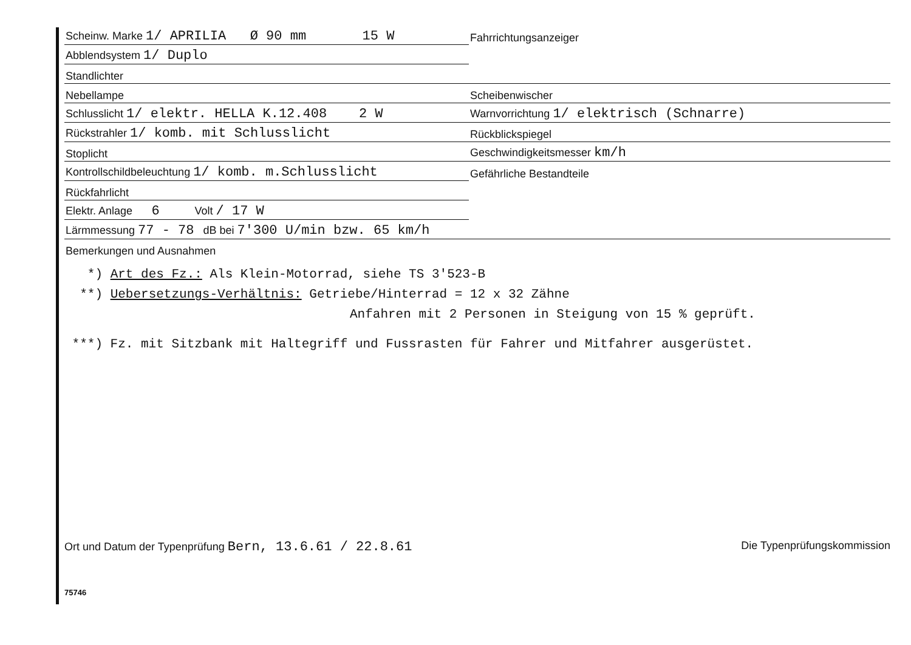| Scheinw. Marke 1/ APRILIA Ø 90 mm 15 W | Fahrrichtungsanzeiger |
| Abblendsystem 1/ Duplo | |
| Standlichter | |
| Nebellampe | Scheibenwischer |
| Schlusslicht 1/ elektr. HELLA K.12.408 2 W | Warnvorrichtung 1/ elektrisch (Schnarre) |
| Rückstrahler 1/ komb. mit Schlusslicht | Rückblickspiegel |
| Stoplicht | Geschwindigkeitsmesser km/h |
| Kontrollschildbeleuchtung 1/ komb. m.Schlusslicht | Gefährliche Bestandteile |
| Rückfahrlicht | |
| Elektr. Anlage 6 Volt / 17 W | |
| Lärmmessung 77 - 78 dB bei 7'300 U/min bzw. 65 km/h | |
| Bemerkungen und Ausnahmen | |
*) Art des Fz.: Als Klein-Motorrad, siehe TS 3'523-B
**) Uebersetzungs-Verhältnis: Getriebe/Hinterrad = 12 x 32 Zähne
Anfahren mit 2 Personen in Steigung von 15 % geprüft.
***) Fz. mit Sitzbank mit Haltegriff und Fussrasten für Fahrer und Mitfahrer ausgerüstet.
Ort und Datum der Typenprüfung Bern, 13.6.61 / 22.8.61
Die Typenprüfungskommission
75746